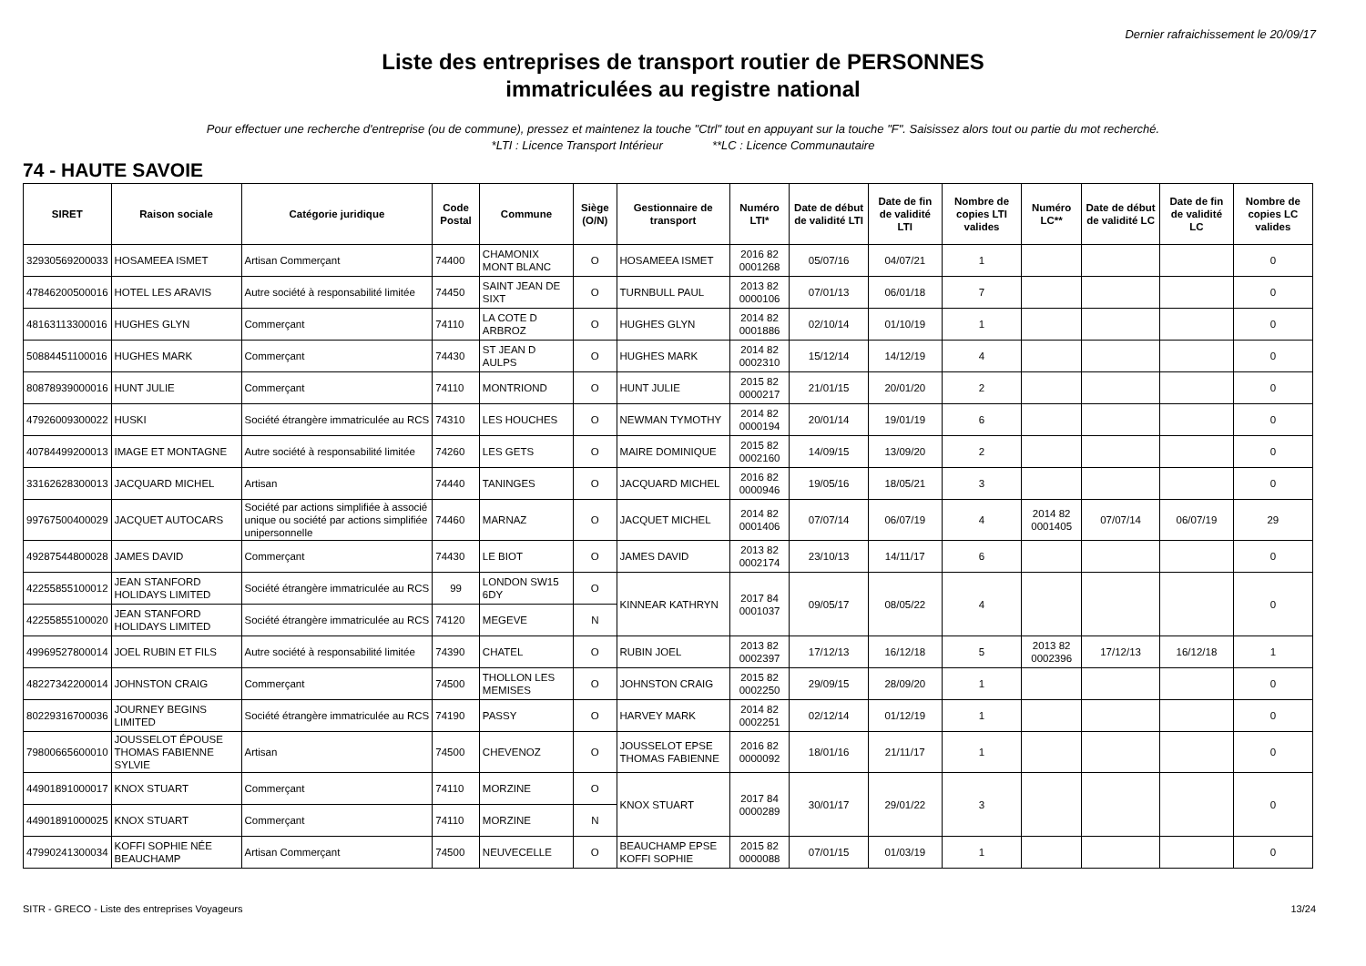Dernier rafraichissement le 20/09/17
Liste des entreprises de transport routier de PERSONNES
immatriculées au registre national
Pour effectuer une recherche d'entreprise (ou de commune), pressez et maintenez la touche "Ctrl" tout en appuyant sur la touche "F". Saisissez alors tout ou partie du mot recherché.
*LTI : Licence Transport Intérieur **LC : Licence Communautaire
74 - HAUTE SAVOIE
| SIRET | Raison sociale | Catégorie juridique | Code Postal | Commune | Siège (O/N) | Gestionnaire de transport | Numéro LTI* | Date de début de validité LTI | Date de fin de validité LTI | Nombre de copies LTI valides | Numéro LC** | Date de début de validité LC | Date de fin de validité LC | Nombre de copies LC valides |
| --- | --- | --- | --- | --- | --- | --- | --- | --- | --- | --- | --- | --- | --- | --- |
| 32930569200033 | HOSAMEEA ISMET | Artisan Commerçant | 74400 | CHAMONIX MONT BLANC | O | HOSAMEEA ISMET | 2016 82 0001268 | 05/07/16 | 04/07/21 | 1 | | | | 0 |
| 47846200500016 | HOTEL LES ARAVIS | Autre société à responsabilité limitée | 74450 | SAINT JEAN DE SIXT | O | TURNBULL PAUL | 2013 82 0000106 | 07/01/13 | 06/01/18 | 7 | | | | 0 |
| 48163113300016 | HUGHES GLYN | Commerçant | 74110 | LA COTE D ARBROZ | O | HUGHES GLYN | 2014 82 0001886 | 02/10/14 | 01/10/19 | 1 | | | | 0 |
| 50884451100016 | HUGHES MARK | Commerçant | 74430 | ST JEAN D AULPS | O | HUGHES MARK | 2014 82 0002310 | 15/12/14 | 14/12/19 | 4 | | | | 0 |
| 80878939000016 | HUNT JULIE | Commerçant | 74110 | MONTRIOND | O | HUNT JULIE | 2015 82 0000217 | 21/01/15 | 20/01/20 | 2 | | | | 0 |
| 47926009300022 | HUSKI | Société étrangère immatriculée au RCS | 74310 | LES HOUCHES | O | NEWMAN TYMOTHY | 2014 82 0000194 | 20/01/14 | 19/01/19 | 6 | | | | 0 |
| 40784499200013 | IMAGE ET MONTAGNE | Autre société à responsabilité limitée | 74260 | LES GETS | O | MAIRE DOMINIQUE | 2015 82 0002160 | 14/09/15 | 13/09/20 | 2 | | | | 0 |
| 33162628300013 | JACQUARD MICHEL | Artisan | 74440 | TANINGES | O | JACQUARD MICHEL | 2016 82 0000946 | 19/05/16 | 18/05/21 | 3 | | | | 0 |
| 99767500400029 | JACQUET AUTOCARS | Société par actions simplifiée à associé unique ou société par actions simplifiée unipersonnelle | 74460 | MARNAZ | O | JACQUET MICHEL | 2014 82 0001406 | 07/07/14 | 06/07/19 | 4 | 2014 82 0001405 | 07/07/14 | 06/07/19 | 29 |
| 49287544800028 | JAMES DAVID | Commerçant | 74430 | LE BIOT | O | JAMES DAVID | 2013 82 0002174 | 23/10/13 | 14/11/17 | 6 | | | | 0 |
| 42255855100012 | JEAN STANFORD HOLIDAYS LIMITED | Société étrangère immatriculée au RCS | 99 | LONDON SW15 6DY | O | KINNEAR KATHRYN | 2017 84 0001037 | 09/05/17 | 08/05/22 | 4 | | | | 0 |
| 42255855100020 | JEAN STANFORD HOLIDAYS LIMITED | Société étrangère immatriculée au RCS | 74120 | MEGEVE | N | | | | | | | | | |
| 49969527800014 | JOEL RUBIN ET FILS | Autre société à responsabilité limitée | 74390 | CHATEL | O | RUBIN JOEL | 2013 82 0002397 | 17/12/13 | 16/12/18 | 5 | 2013 82 0002396 | 17/12/13 | 16/12/18 | 1 |
| 48227342200014 | JOHNSTON CRAIG | Commerçant | 74500 | THOLLON LES MEMISES | O | JOHNSTON CRAIG | 2015 82 0002250 | 29/09/15 | 28/09/20 | 1 | | | | 0 |
| 80229316700036 | JOURNEY BEGINS LIMITED | Société étrangère immatriculée au RCS | 74190 | PASSY | O | HARVEY MARK | 2014 82 0002251 | 02/12/14 | 01/12/19 | 1 | | | | 0 |
| 79800665600010 | JOUSSELOT ÉPOUSE THOMAS FABIENNE SYLVIE | Artisan | 74500 | CHEVENOZ | O | JOUSSELOT EPSE THOMAS FABIENNE | 2016 82 0000092 | 18/01/16 | 21/11/17 | 1 | | | | 0 |
| 44901891000017 | KNOX STUART | Commerçant | 74110 | MORZINE | O | KNOX STUART | 2017 84 0000289 | 30/01/17 | 29/01/22 | 3 | | | | 0 |
| 44901891000025 | KNOX STUART | Commerçant | 74110 | MORZINE | N | | | | | | | | | |
| 47990241300034 | KOFFI SOPHIE NÉE BEAUCHAMP | Artisan Commerçant | 74500 | NEUVECELLE | O | BEAUCHAMP EPSE KOFFI SOPHIE | 2015 82 0000088 | 07/01/15 | 01/03/19 | 1 | | | | 0 |
SITR - GRECO - Liste des entreprises Voyageurs 13/24